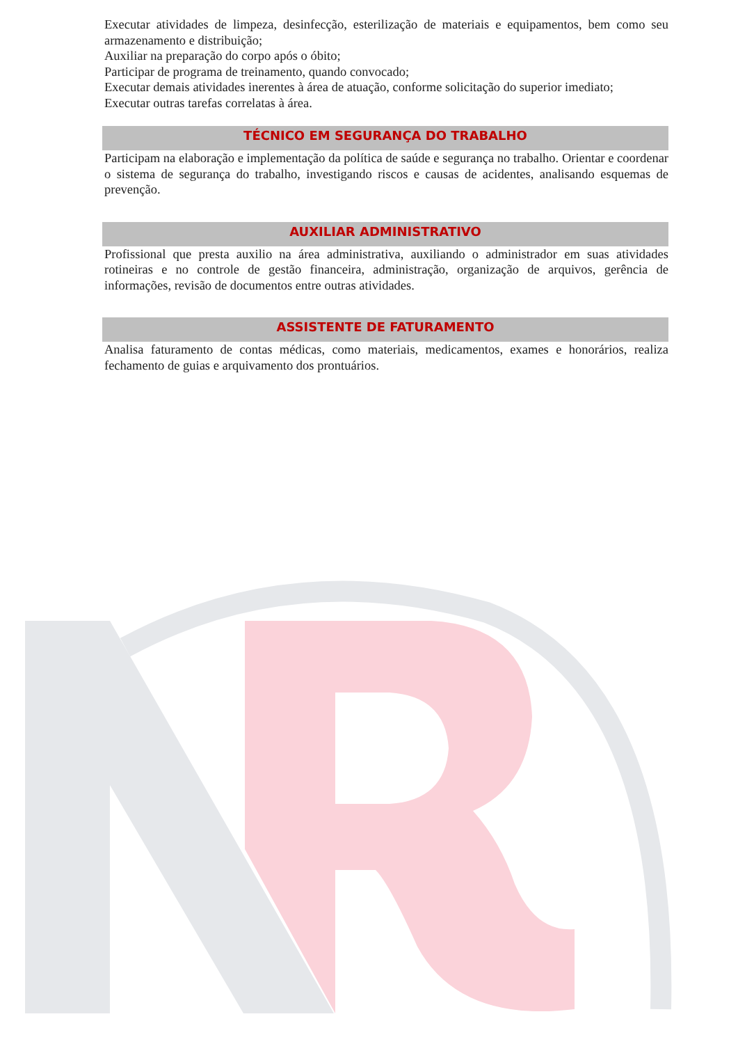Executar atividades de limpeza, desinfecção, esterilização de materiais e equipamentos, bem como seu armazenamento e distribuição;
Auxiliar na preparação do corpo após o óbito;
Participar de programa de treinamento, quando convocado;
Executar demais atividades inerentes à área de atuação, conforme solicitação do superior imediato;
Executar outras tarefas correlatas à área.
TÉCNICO EM SEGURANÇA DO TRABALHO
Participam na elaboração e implementação da política de saúde e segurança no trabalho. Orientar e coordenar o sistema de segurança do trabalho, investigando riscos e causas de acidentes, analisando esquemas de prevenção.
AUXILIAR ADMINISTRATIVO
Profissional que presta auxilio na área administrativa, auxiliando o administrador em suas atividades rotineiras e no controle de gestão financeira, administração, organização de arquivos, gerência de informações, revisão de documentos entre outras atividades.
ASSISTENTE DE FATURAMENTO
Analisa faturamento de contas médicas, como materiais, medicamentos, exames e honorários, realiza fechamento de guias e arquivamento dos prontuários.